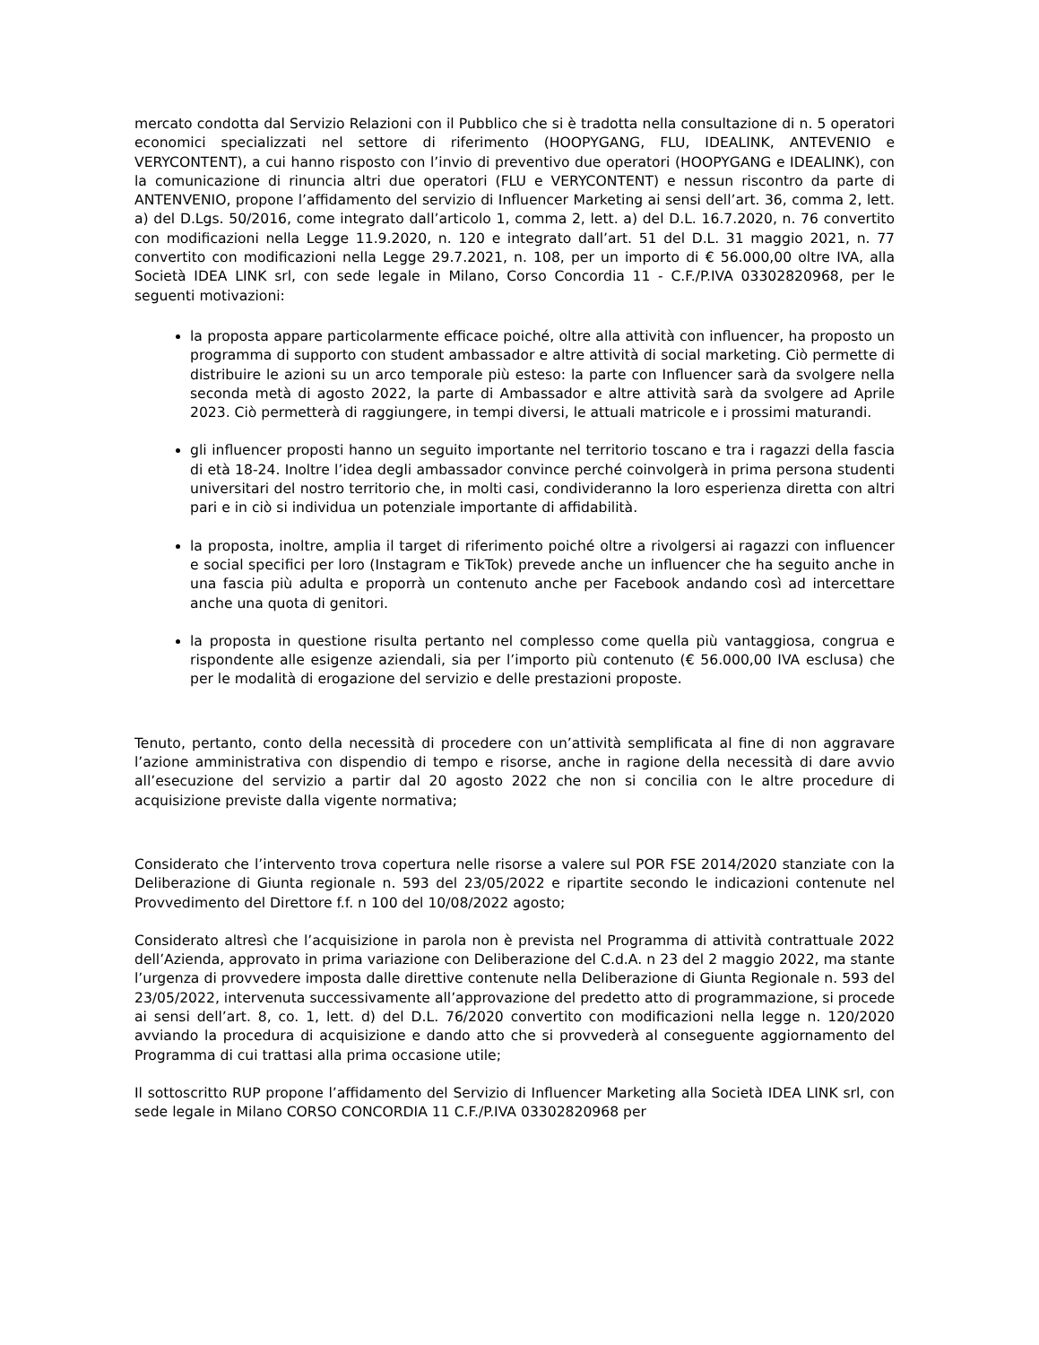mercato condotta dal Servizio Relazioni con il Pubblico che si è tradotta nella consultazione di n. 5 operatori economici specializzati nel settore di riferimento (HOOPYGANG, FLU, IDEALINK, ANTEVENIO e VERYCONTENT), a cui hanno risposto con l’invio di preventivo due operatori (HOOPYGANG e IDEALINK), con la comunicazione di rinuncia altri due operatori (FLU e VERYCONTENT) e nessun riscontro da parte di ANTENVENIO, propone l’affidamento del servizio di Influencer Marketing ai sensi dell’art. 36, comma 2, lett. a) del D.Lgs. 50/2016, come integrato dall’articolo 1, comma 2, lett. a) del D.L. 16.7.2020, n. 76 convertito con modificazioni nella Legge 11.9.2020, n. 120 e integrato dall’art. 51 del D.L. 31 maggio 2021, n. 77 convertito con modificazioni nella Legge 29.7.2021, n. 108, per un importo di € 56.000,00 oltre IVA, alla Società IDEA LINK srl, con sede legale in Milano, Corso Concordia 11 - C.F./P.IVA 03302820968, per le seguenti motivazioni:
la proposta appare particolarmente efficace poiché, oltre alla attività con influencer, ha proposto un programma di supporto con student ambassador e altre attività di social marketing. Ciò permette di distribuire le azioni su un arco temporale più esteso: la parte con Influencer sarà da svolgere nella seconda metà di agosto 2022, la parte di Ambassador e altre attività sarà da svolgere ad Aprile 2023. Ciò permetterà di raggiungere, in tempi diversi, le attuali matricole e i prossimi maturandi.
gli influencer proposti hanno un seguito importante nel territorio toscano e tra i ragazzi della fascia di età 18-24. Inoltre l’idea degli ambassador convince perché coinvolgerà in prima persona studenti universitari del nostro territorio che, in molti casi, condivideranno la loro esperienza diretta con altri pari e in ciò si individua un potenziale importante di affidabilità.
la proposta, inoltre, amplia il target di riferimento poiché oltre a rivolgersi ai ragazzi con influencer e social specifici per loro (Instagram e TikTok) prevede anche un influencer che ha seguito anche in una fascia più adulta e proporrà un contenuto anche per Facebook andando così ad intercettare anche una quota di genitori.
la proposta in questione risulta pertanto nel complesso come quella più vantaggiosa, congrua e rispondente alle esigenze aziendali, sia per l’importo più contenuto (€ 56.000,00 IVA esclusa) che per le modalità di erogazione del servizio e delle prestazioni proposte.
Tenuto, pertanto, conto della necessità di procedere con un’attività semplificata al fine di non aggravare l’azione amministrativa con dispendio di tempo e risorse, anche in ragione della necessità di dare avvio all’esecuzione del servizio a partir dal 20 agosto 2022 che non si concilia con le altre procedure di acquisizione previste dalla vigente normativa;
Considerato che l’intervento trova copertura nelle risorse a valere sul POR FSE 2014/2020 stanziate con la Deliberazione di Giunta regionale n. 593 del 23/05/2022 e ripartite secondo le indicazioni contenute nel Provvedimento del Direttore f.f. n 100 del 10/08/2022 agosto;
Considerato altresì che l’acquisizione in parola non è prevista nel Programma di attività contrattuale 2022 dell’Azienda, approvato in prima variazione con Deliberazione del C.d.A. n 23 del 2 maggio 2022, ma stante l’urgenza di provvedere imposta dalle direttive contenute nella Deliberazione di Giunta Regionale n. 593 del 23/05/2022, intervenuta successivamente all’approvazione del predetto atto di programmazione, si procede ai sensi dell’art. 8, co. 1, lett. d) del D.L. 76/2020 convertito con modificazioni nella legge n. 120/2020 avviando la procedura di acquisizione e dando atto che si provvederà al conseguente aggiornamento del Programma di cui trattasi alla prima occasione utile;
Il sottoscritto RUP propone l’affidamento del Servizio di Influencer Marketing alla Società IDEA LINK srl, con sede legale in Milano CORSO CONCORDIA 11 C.F./P.IVA 03302820968 per